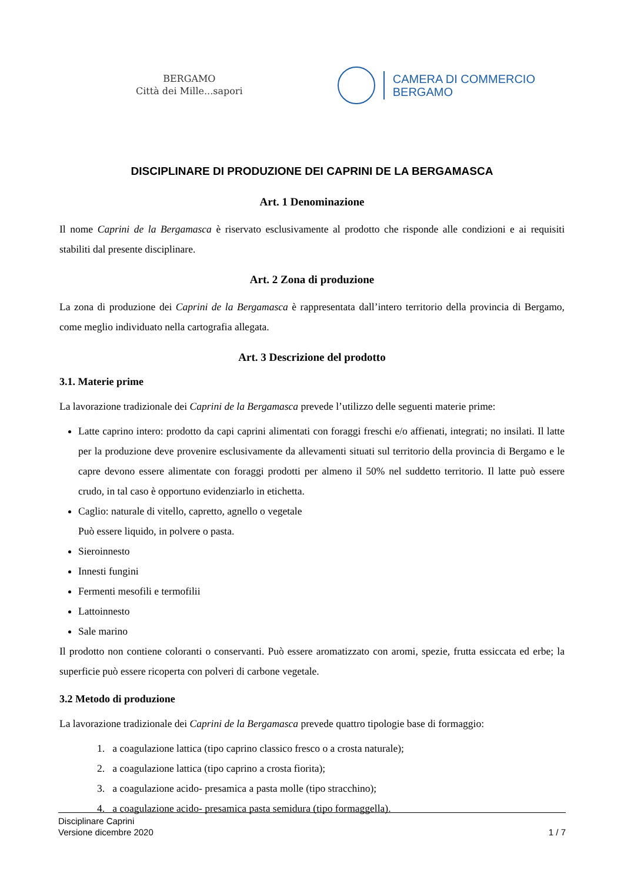BERGAMO
Città dei Mille...sapori
CAMERA DI COMMERCIO
BERGAMO
DISCIPLINARE DI PRODUZIONE DEI CAPRINI DE LA BERGAMASCA
Art. 1 Denominazione
Il nome Caprini de la Bergamasca è riservato esclusivamente al prodotto che risponde alle condizioni e ai requisiti stabiliti dal presente disciplinare.
Art. 2 Zona di produzione
La zona di produzione dei Caprini de la Bergamasca è rappresentata dall’intero territorio della provincia di Bergamo, come meglio individuato nella cartografia allegata.
Art. 3 Descrizione del prodotto
3.1. Materie prime
La lavorazione tradizionale dei Caprini de la Bergamasca prevede l’utilizzo delle seguenti materie prime:
Latte caprino intero: prodotto da capi caprini alimentati con foraggi freschi e/o affienati, integrati; no insilati. Il latte per la produzione deve provenire esclusivamente da allevamenti situati sul territorio della provincia di Bergamo e le capre devono essere alimentate con foraggi prodotti per almeno il 50% nel suddetto territorio. Il latte può essere crudo, in tal caso è opportuno evidenziarlo in etichetta.
Caglio: naturale di vitello, capretto, agnello o vegetale
Può essere liquido, in polvere o pasta.
Sieroinnesto
Innesti fungini
Fermenti mesofili e termofilii
Lattoinnesto
Sale marino
Il prodotto non contiene coloranti o conservanti. Può essere aromatizzato con aromi, spezie, frutta essiccata ed erbe; la superficie può essere ricoperta con polveri di carbone vegetale.
3.2 Metodo di produzione
La lavorazione tradizionale dei Caprini de la Bergamasca prevede quattro tipologie base di formaggio:
1. a coagulazione lattica (tipo caprino classico fresco o a crosta naturale);
2. a coagulazione lattica (tipo caprino a crosta fiorita);
3. a coagulazione acido- presamica a pasta molle (tipo stracchino);
4. a coagulazione acido- presamica pasta semidura (tipo formaggella).
Disciplinare Caprini
Versione dicembre 2020 1 / 7